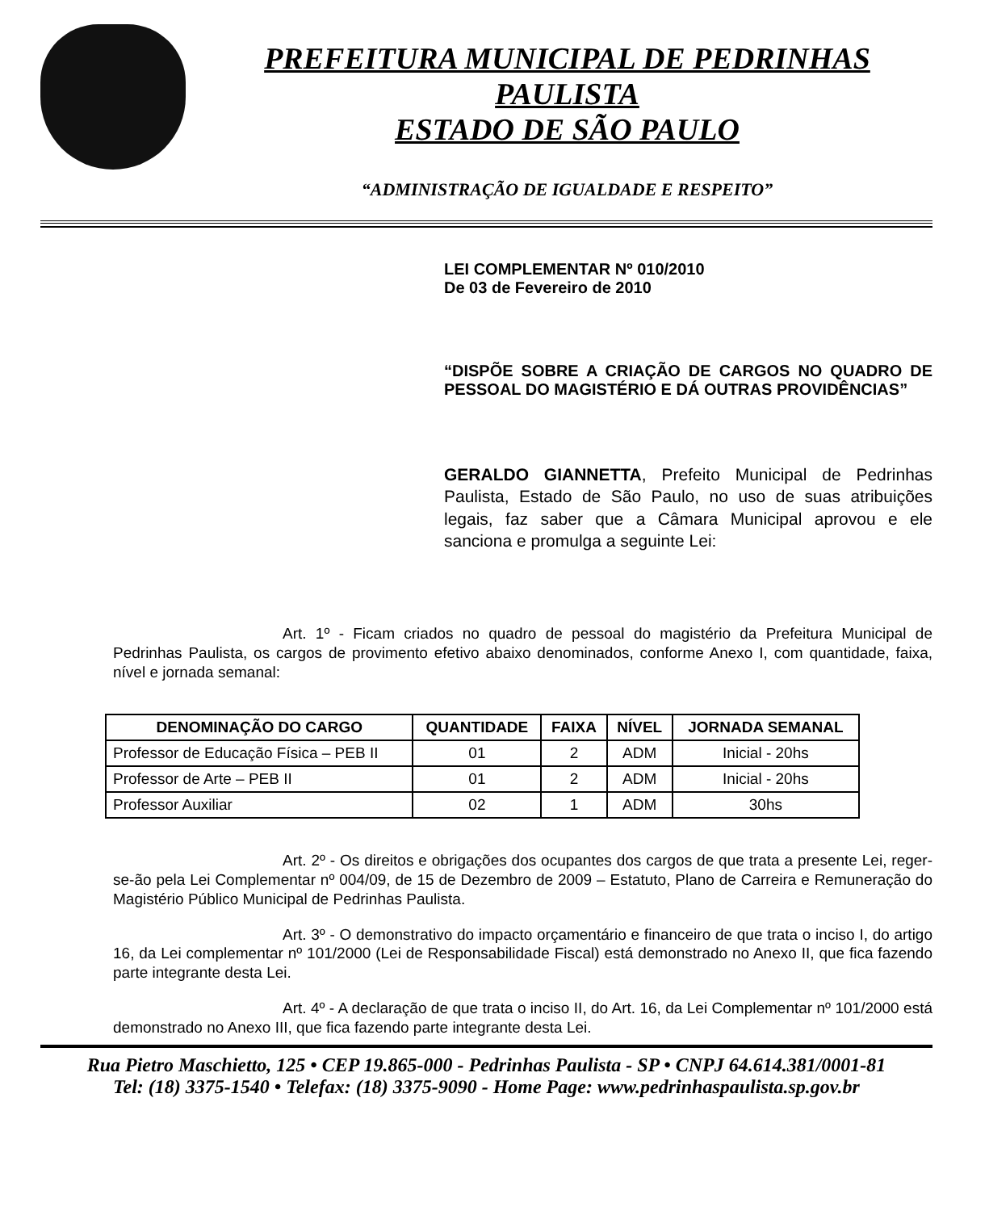PREFEITURA MUNICIPAL DE PEDRINHAS PAULISTA
ESTADO DE SÃO PAULO
“ADMINISTRAÇÃO DE IGUALDADE E RESPEITO”
LEI COMPLEMENTAR Nº 010/2010
De 03 de Fevereiro de 2010
“DISPÕE SOBRE A CRIAÇÃO DE CARGOS NO QUADRO DE PESSOAL DO MAGISTÉRIO E DÁ OUTRAS PROVIDÊNCIAS”
GERALDO GIANNETTA, Prefeito Municipal de Pedrinhas Paulista, Estado de São Paulo, no uso de suas atribuições legais, faz saber que a Câmara Municipal aprovou e ele sanciona e promulga a seguinte Lei:
Art. 1º - Ficam criados no quadro de pessoal do magistério da Prefeitura Municipal de Pedrinhas Paulista, os cargos de provimento efetivo abaixo denominados, conforme Anexo I, com quantidade, faixa, nível e jornada semanal:
| DENOMINAÇÃO DO CARGO | QUANTIDADE | FAIXA | NÍVEL | JORNADA SEMANAL |
| --- | --- | --- | --- | --- |
| Professor de Educação Física – PEB II | 01 | 2 | ADM | Inicial - 20hs |
| Professor de Arte – PEB II | 01 | 2 | ADM | Inicial - 20hs |
| Professor Auxiliar | 02 | 1 | ADM | 30hs |
Art. 2º - Os direitos e obrigações dos ocupantes dos cargos de que trata a presente Lei, reger-se-ão pela Lei Complementar nº 004/09, de 15 de Dezembro de 2009 – Estatuto, Plano de Carreira e Remuneração do Magistério Público Municipal de Pedrinhas Paulista.
Art. 3º - O demonstrativo do impacto orçamentário e financeiro de que trata o inciso I, do artigo 16, da Lei complementar nº 101/2000 (Lei de Responsabilidade Fiscal) está demonstrado no Anexo II, que fica fazendo parte integrante desta Lei.
Art. 4º - A declaração de que trata o inciso II, do Art. 16, da Lei Complementar nº 101/2000 está demonstrado no Anexo III, que fica fazendo parte integrante desta Lei.
Rua Pietro Maschietto, 125 • CEP 19.865-000 - Pedrinhas Paulista - SP • CNPJ 64.614.381/0001-81
Tel: (18) 3375-1540 • Telefax: (18) 3375-9090 - Home Page: www.pedrinhaspaulista.sp.gov.br